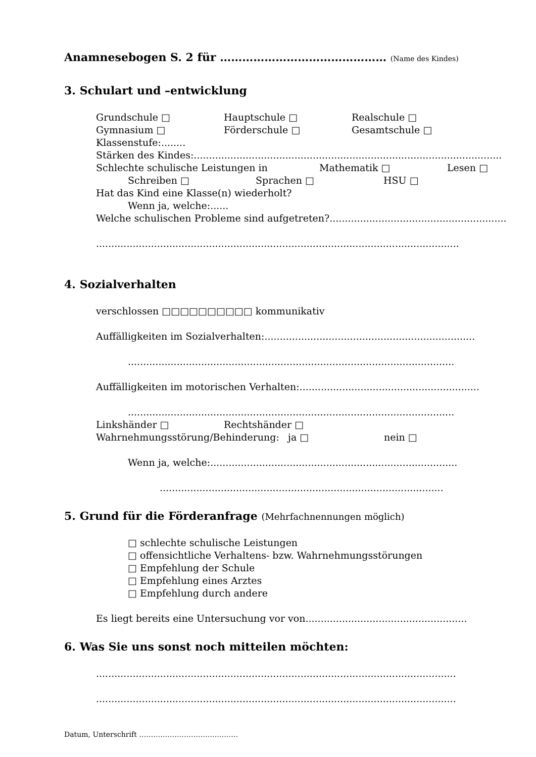Anamnesebogen S. 2 für ……………………………………… (Name des Kindes)
3. Schulart und –entwicklung
Grundschule □ Hauptschule □ Realschule □
Gymnasium □ Förderschule □ Gesamtschule □
Klassenstufe:........
Stärken des Kindes:.....................................................................................................
Schlechte schulische Leistungen in Mathematik □ Lesen □
Schreiben □ Sprachen □ HSU □
Hat das Kind eine Klasse(n) wiederholt?
Wenn ja, welche:......
Welche schulischen Probleme sind aufgetreten?..........................................................
.......................................................................................................................
4. Sozialverhalten
verschlossen □□□□□□□□□□ kommunikativ
Auffälligkeiten im Sozialverhalten:.....................................................................
...........................................................................................................
Auffälligkeiten im motorischen Verhalten:...........................................................
...........................................................................................................
Linkshänder □ Rechtshänder □
Wahrnehmungsstörung/Behinderung: ja □ nein □
Wenn ja, welche:.................................................................................
.............................................................................................
5. Grund für die Förderanfrage (Mehrfachnennungen möglich)
□ schlechte schulische Leistungen
□ offensichtliche Verhaltens- bzw. Wahrnehmungsstörungen
□ Empfehlung der Schule
□ Empfehlung eines Arztes
□ Empfehlung durch andere
Es liegt bereits eine Untersuchung vor von.....................................................
6. Was Sie uns sonst noch mitteilen möchten:
......................................................................................................................
......................................................................................................................
Datum, Unterschrift ……………………………………